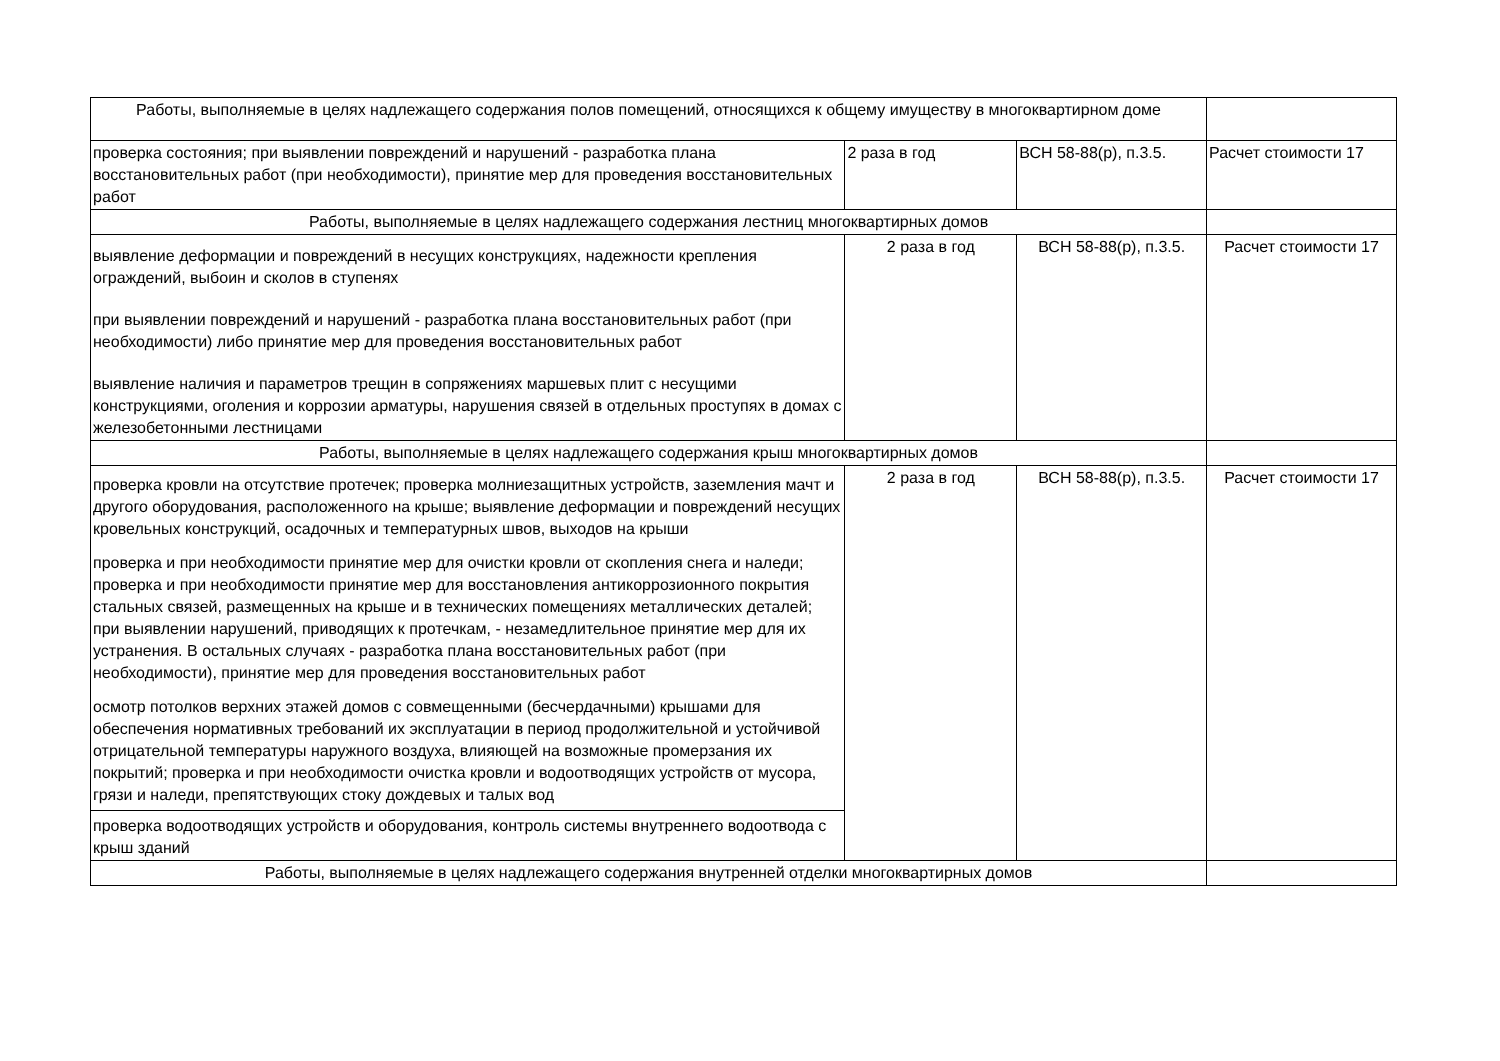| Работы, выполняемые в целях надлежащего содержания полов помещений, относящихся к общему имуществу в многоквартирном доме | | | |
| проверка состояния; при выявлении повреждений и нарушений - разработка плана восстановительных работ (при необходимости), принятие мер для проведения восстановительных работ | 2 раза в год | ВСН 58-88(р), п.3.5. | Расчет стоимости 17 |
| Работы, выполняемые в целях надлежащего содержания лестниц многоквартирных домов | | | |
| выявление деформации и повреждений в несущих конструкциях, надежности крепления ограждений, выбоин и сколов в ступенях при выявлении повреждений и нарушений - разработка плана восстановительных работ (при необходимости) либо принятие мер для проведения восстановительных работ выявление наличия и параметров трещин в сопряжениях маршевых плит с несущими конструкциями, оголения и коррозии арматуры, нарушения связей в отдельных проступях в домах с железобетонными лестницами | 2 раза в год | ВСН 58-88(р), п.3.5. | Расчет стоимости 17 |
| Работы, выполняемые в целях надлежащего содержания крыш многоквартирных домов | | | |
| проверка кровли на отсутствие протечек; проверка молниезащитных устройств, заземления мачт и другого оборудования, расположенного на крыше; выявление деформации и повреждений несущих кровельных конструкций, осадочных и температурных швов, выходов на крыши проверка и при необходимости принятие мер для очистки кровли от скопления снега и наледи; проверка и при необходимости принятие мер для восстановления антикоррозионного покрытия стальных связей, размещенных на крыше и в технических помещениях металлических деталей; при выявлении нарушений, приводящих к протечкам, - незамедлительное принятие мер для их устранения. В остальных случаях - разработка плана восстановительных работ (при необходимости), принятие мер для проведения восстановительных работ осмотр потолков верхних этажей домов с совмещенными (бесчердачными) крышами для обеспечения нормативных требований их эксплуатации в период продолжительной и устойчивой отрицательной температуры наружного воздуха, влияющей на возможные промерзания их покрытий; проверка и при необходимости очистка кровли и водоотводящих устройств от мусора, грязи и наледи, препятствующих стоку дождевых и талых вод проверка водоотводящих устройств и оборудования, контроль системы внутреннего водоотвода с крыш зданий | 2 раза в год | ВСН 58-88(р), п.3.5. | Расчет стоимости 17 |
| Работы, выполняемые в целях надлежащего содержания внутренней отделки многоквартирных домов | | | |